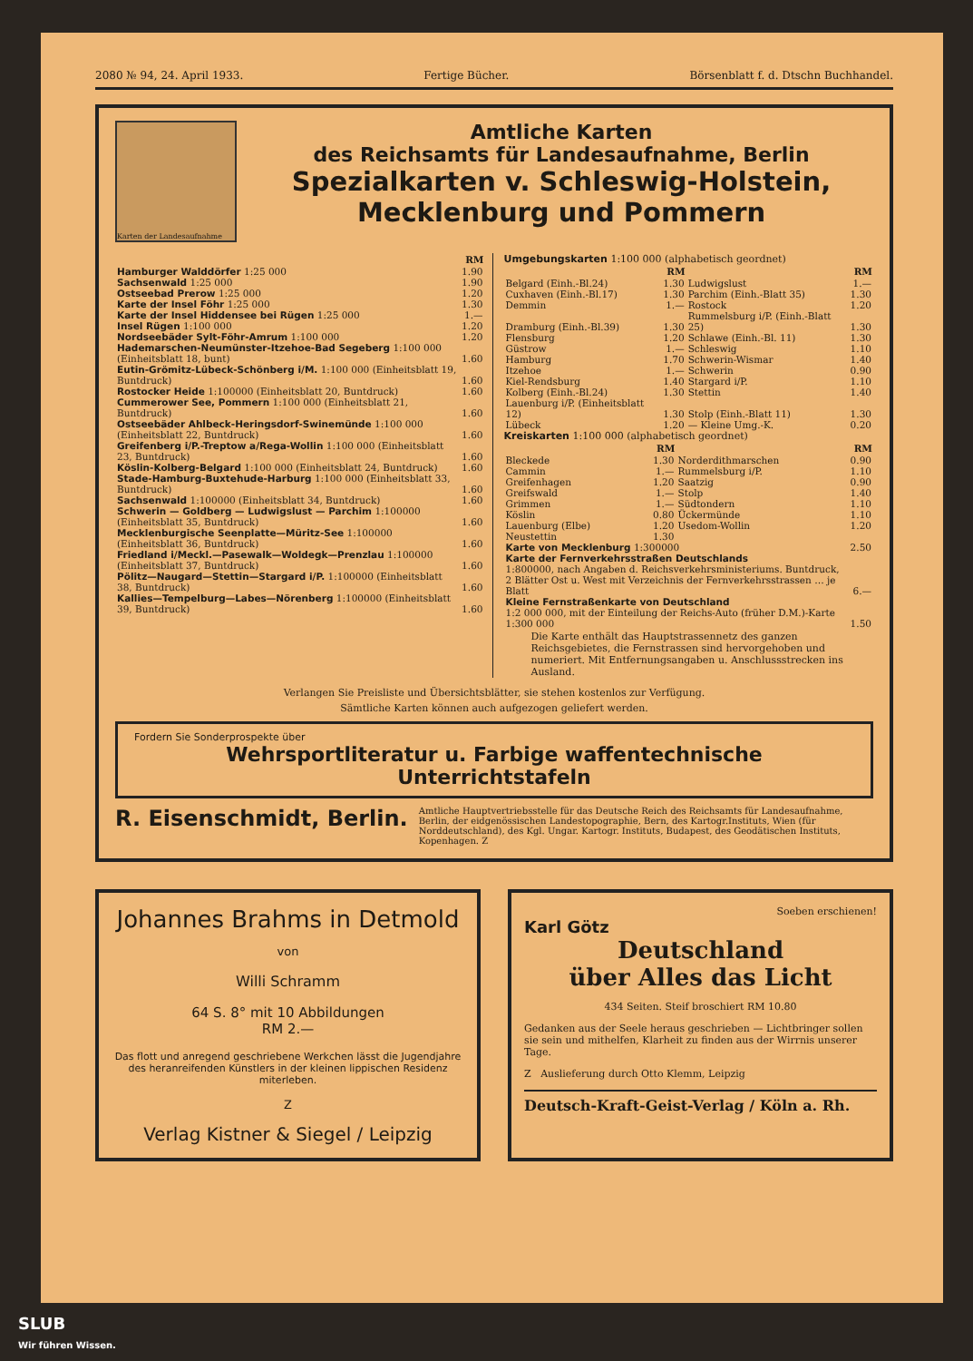2080 № 94, 24. April 1933. Fertige Bücher. Börsenblatt f. d. Dtschn Buchhandel.
Karten der Landesaufnahme
Amtliche Karten
des Reichsamts für Landesaufnahme, Berlin
Spezialkarten v. Schleswig-Holstein, Mecklenburg und Pommern
| | RM |
| Hamburger Walddörfer 1:25 000 | 1.90 |
| Sachsenwald 1:25 000 | 1.90 |
| Ostseebad Prerow 1:25 000 | 1.20 |
| Karte der Insel Föhr 1:25 000 | 1.30 |
| Karte der Insel Hiddensee bei Rügen 1:25 000 | 1.— |
| Insel Rügen 1:100 000 | 1.20 |
| Nordseebäder Sylt-Föhr-Amrum 1:100 000 | 1.20 |
| Hademarschen-Neumünster-Itzehoe-Bad Segeberg 1:100 000 (Einheitsblatt 18, bunt) | 1.60 |
| Eutin-Grömitz-Lübeck-Schönberg i/M. 1:100 000 (Einheitsblatt 19, Buntdruck) | 1.60 |
| Rostocker Heide 1:100000 (Einheitsblatt 20, Buntdruck) | 1.60 |
| Cummerower See, Pommern 1:100 000 (Einheitsblatt 21, Buntdruck) | 1.60 |
| Ostseebäder Ahlbeck-Heringsdorf-Swinemünde 1:100 000 (Einheitsblatt 22, Buntdruck) | 1.60 |
| Greifenberg i/P.-Treptow a/Rega-Wollin 1:100 000 (Einheitsblatt 23, Buntdruck) | 1.60 |
| Köslin-Kolberg-Belgard 1:100 000 (Einheitsblatt 24, Buntdruck) | 1.60 |
| Stade-Hamburg-Buxtehude-Harburg 1:100 000 (Einheitsblatt 33, Buntdruck) | 1.60 |
| Sachsenwald 1:100000 (Einheitsblatt 34, Buntdruck) | 1.60 |
| Schwerin — Goldberg — Ludwigslust — Parchim 1:100000 (Einheitsblatt 35, Buntdruck) | 1.60 |
| Mecklenburgische Seenplatte—Müritz-See 1:100000 (Einheitsblatt 36, Buntdruck) | 1.60 |
| Friedland i/Meckl.—Pasewalk—Woldegk—Prenzlau 1:100000 (Einheitsblatt 37, Buntdruck) | 1.60 |
| Pölitz—Naugard—Stettin—Stargard i/P. 1:100000 (Einheitsblatt 38, Buntdruck) | 1.60 |
| Kallies—Tempelburg—Labes—Nörenberg 1:100000 (Einheitsblatt 39, Buntdruck) | 1.60 |
Umgebungskarten 1:100 000 (alphabetisch geordnet)
| | RM | | RM |
| Belgard (Einh.-Bl.24) | 1.30 | Ludwigslust | 1.— |
| Cuxhaven (Einh.-Bl.17) | 1.30 | Parchim (Einh.-Blatt 35) | 1.30 |
| Demmin | 1.— | Rostock | 1.20 |
| Dramburg (Einh.-Bl.39) | 1.30 | Rummelsburg i/P. (Einh.-Blatt 25) | 1.30 |
| Flensburg | 1.20 | Schlawe (Einh.-Bl. 11) | 1.30 |
| Güstrow | 1.— | Schleswig | 1.10 |
| Hamburg | 1.70 | Schwerin-Wismar | 1.40 |
| Itzehoe | 1.— | Schwerin | 0.90 |
| Kiel-Rendsburg | 1.40 | Stargard i/P. | 1.10 |
| Kolberg (Einh.-Bl.24) | 1.30 | Stettin | 1.40 |
| Lauenburg i/P. (Einheitsblatt 12) | 1.30 | Stolp (Einh.-Blatt 11) | 1.30 |
| Lübeck | 1.20 | — Kleine Umg.-K. | 0.20 |
Kreiskarten 1:100 000 (alphabetisch geordnet)
| | RM | | RM |
| Bleckede | 1.30 | Norderdithmarschen | 0.90 |
| Cammin | 1.— | Rummelsburg i/P. | 1.10 |
| Greifenhagen | 1.20 | Saatzig | 0.90 |
| Greifswald | 1.— | Stolp | 1.40 |
| Grimmen | 1.— | Südtondern | 1.10 |
| Köslin | 0.80 | Ückermünde | 1.10 |
| Lauenburg (Elbe) | 1.20 | Usedom-Wollin | 1.20 |
| Neustettin | 1.30 | | |
| Karte von Mecklenburg 1:300000 | 2.50 |
| Karte der Fernverkehrsstraßen Deutschlands 1:800000, nach Angaben d. Reichsverkehrsministeriums. Buntdruck, 2 Blätter Ost u. West mit Verzeichnis der Fernverkehrsstrassen … je Blatt | 6.— |
| Kleine Fernstraßenkarte von Deutschland 1:2 000 000, mit der Einteilung der Reichs-Auto (früher D.M.)-Karte 1:300 000 | 1.50 |
Die Karte enthält das Hauptstrassennetz des ganzen Reichsgebietes, die Fernstrassen sind hervorgehoben und numeriert. Mit Entfernungsangaben u. Anschlussstrecken ins Ausland.
Verlangen Sie Preisliste und Übersichtsblätter, sie stehen kostenlos zur Verfügung.
Sämtliche Karten können auch aufgezogen geliefert werden.
Fordern Sie Sonderprospekte über
Wehrsportliteratur u. Farbige waffentechnische Unterrichtstafeln
R. Eisenschmidt, Berlin. Amtliche Hauptvertriebsstelle für das Deutsche Reich des Reichsamts für Landesaufnahme, Berlin, der eidgenössischen Landestopographie, Bern, des Kartogr.Instituts, Wien (für Norddeutschland), des Kgl. Ungar. Kartogr. Instituts, Budapest, des Geodätischen Instituts, Kopenhagen. Z
Johannes Brahms in Detmold
von
Willi Schramm
64 S. 8° mit 10 Abbildungen
RM 2.—
Das flott und anregend geschriebene Werkchen lässt die Jugendjahre des heranreifenden Künstlers in der kleinen lippischen Residenz miterleben.
Z
Verlag Kistner & Siegel / Leipzig
Soeben erschienen!
Karl Götz
Deutschland
über Alles das Licht
434 Seiten. Steif broschiert RM 10.80
Gedanken aus der Seele heraus geschrieben — Lichtbringer sollen sie sein und mithelfen, Klarheit zu finden aus der Wirrnis unserer Tage.
Z Auslieferung durch Otto Klemm, Leipzig
Deutsch-Kraft-Geist-Verlag / Köln a. Rh.
SLUB
Wir führen Wissen.